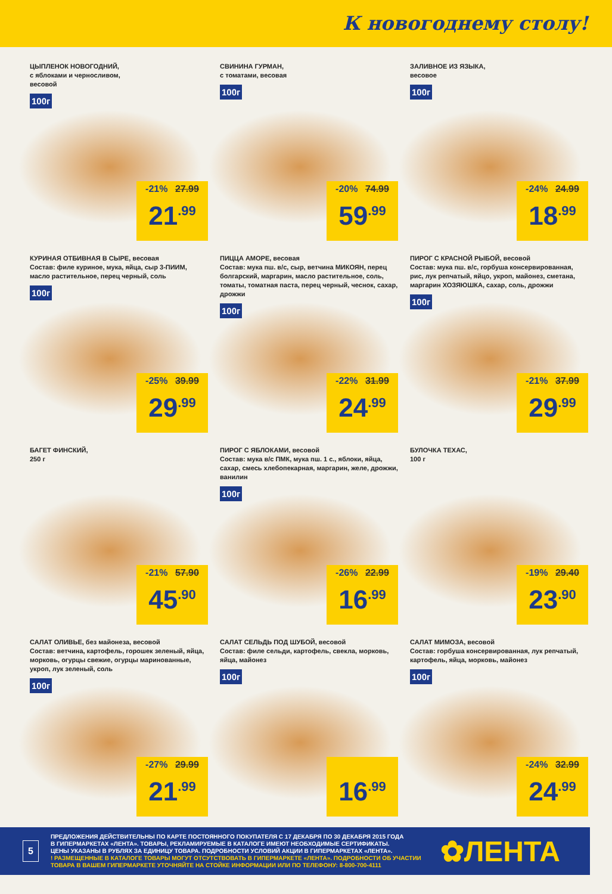К новогоднему столу!
ЦЫПЛЕНОК НОВОГОДНИЙ,
с яблоками и черносливом,
весовой
100г
-21% 27.99
21<sup>.99</sup>
СВИНИНА ГУРМАН,
с томатами, весовая
100г
-20% 74.99
59<sup>.99</sup>
ЗАЛИВНОЕ ИЗ ЯЗЫКА,
весовое
100г
-24% 24.99
18<sup>.99</sup>
КУРИНАЯ ОТБИВНАЯ В СЫРЕ, весовая
Состав: филе куриное, мука, яйца, сыр 3-ПИИМ, масло растительное, перец черный, соль
100г
-25% 39.99
29<sup>.99</sup>
ПИЦЦА АМОРЕ, весовая
Состав: мука пш. в/с, сыр, ветчина МИКОЯН, перец болгарский, маргарин, масло растительное, соль, томаты, томатная паста, перец черный, чеснок, сахар, дрожжи
100г
-22% 31.99
24<sup>.99</sup>
ПИРОГ С КРАСНОЙ РЫБОЙ, весовой
Состав: мука пш. в/с, горбуша консервированная, рис, лук репчатый, яйцо, укроп, майонез, сметана, маргарин ХОЗЯЮШКА, сахар, соль, дрожжи
100г
-21% 37.99
29<sup>.99</sup>
БАГЕТ ФИНСКИЙ,
250 г
-21% 57.90
45<sup>.90</sup>
ПИРОГ С ЯБЛОКАМИ, весовой
Состав: мука в/с ПМК, мука пш. 1 с., яблоки, яйца, сахар, смесь хлебопекарная, маргарин, желе, дрожжи, ванилин
100г
-26% 22.99
16<sup>.99</sup>
БУЛОЧКА ТЕХАС,
100 г
-19% 29.40
23<sup>.90</sup>
САЛАТ ОЛИВЬЕ, без майонеза, весовой
Состав: ветчина, картофель, горошек зеленый, яйца, морковь, огурцы свежие, огурцы маринованные, укроп, лук зеленый, соль
100г
-27% 29.99
21<sup>.99</sup>
САЛАТ СЕЛЬДЬ ПОД ШУБОЙ, весовой
Состав: филе сельди, картофель, свекла, морковь, яйца, майонез
100г
16<sup>.99</sup>
САЛАТ МИМОЗА, весовой
Состав: горбуша консервированная, лук репчатый, картофель, яйца, морковь, майонез
100г
-24% 32.99
24<sup>.99</sup>
5
ПРЕДЛОЖЕНИЯ ДЕЙСТВИТЕЛЬНЫ ПО КАРТЕ ПОСТОЯННОГО ПОКУПАТЕЛЯ С 17 ДЕКАБРЯ ПО 30 ДЕКАБРЯ 2015 ГОДА
В ГИПЕРМАРКЕТАХ «ЛЕНТА». ТОВАРЫ, РЕКЛАМИРУЕМЫЕ В КАТАЛОГЕ ИМЕЮТ НЕОБХОДИМЫЕ СЕРТИФИКАТЫ.
ЦЕНЫ УКАЗАНЫ В РУБЛЯХ ЗА ЕДИНИЦУ ТОВАРА. ПОДРОБНОСТИ УСЛОВИЙ АКЦИИ В ГИПЕРМАРКЕТАХ «ЛЕНТА».
! РАЗМЕЩЕННЫЕ В КАТАЛОГЕ ТОВАРЫ МОГУТ ОТСУТСТВОВАТЬ В ГИПЕРМАРКЕТЕ «ЛЕНТА». ПОДРОБНОСТИ ОБ УЧАСТИИ
ТОВАРА В ВАШЕМ ГИПЕРМАРКЕТЕ УТОЧНЯЙТЕ НА СТОЙКЕ ИНФОРМАЦИИ ИЛИ ПО ТЕЛЕФОНУ: 8-800-700-4111
✿ЛЕНТА